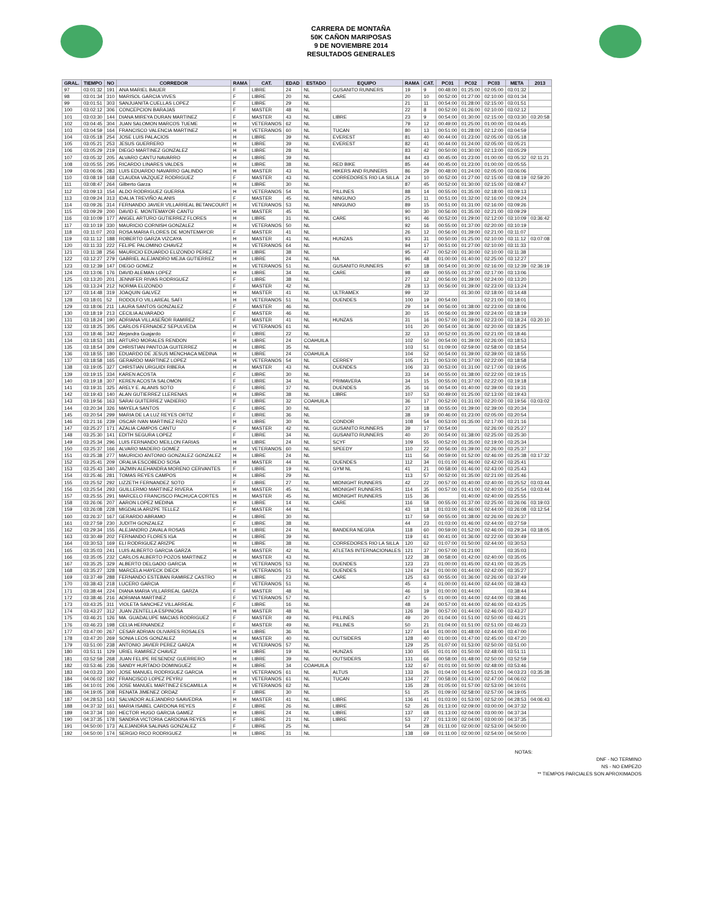CARRERA DE MONTAÑA
50K CAÑON MARIPOSAS
9 DE NOVIEMBRE 2014
RESULTADOS GENERALES
| GRAL. | TIEMPO | NO | CORREDOR | RAMA | CAT. | EDAD | ESTADO | EQUIPO | RAMA | CAT. | PC01 | PC02 | PC03 | META | 2013 |
| --- | --- | --- | --- | --- | --- | --- | --- | --- | --- | --- | --- | --- | --- | --- | --- |
| 97 | 03:01:32 | 191 | ANA MARIEL BAUER | F | LIBRE | 24 | NL | GUSANITO RUNNERS | 19 | 9 | 00:48:00 | 01:25:00 | 02:05:00 | 03:01:32 | |
| 98 | 03:01:34 | 310 | MARISOL GARCIA VIVES | F | LIBRE | 20 | NL | CARE | 20 | 10 | 00:52:00 | 01:27:00 | 02:10:00 | 03:01:34 | |
| 99 | 03:01:51 | 303 | SANJUANITA CUELLAS LOPEZ | F | LIBRE | 29 | NL | | 21 | 11 | 00:54:00 | 01:28:00 | 02:15:00 | 03:01:51 | |
| 100 | 03:02:12 | 306 | CONCEPCION BARAJAS | F | MASTER | 48 | NL | | 22 | 8 | 00:52:00 | 01:26:00 | 02:10:00 | 03:02:12 | |
| 101 | 03:03:30 | 144 | DIANA MIREYA DURAN MARTINEZ | F | MASTER | 43 | NL | LIBRE | 23 | 9 | 00:54:00 | 01:30:00 | 02:15:00 | 03:03:30 | 03:20:58 |
| 102 | 03:04:45 | 304 | JUAN SALOMON MARCOS TUEME | H | VETERANOS | 62 | NL | | 79 | 12 | 00:49:00 | 01:25:00 | 01:00:00 | 03:04:45 | |
| 103 | 03:04:59 | 164 | FRANCISCO VALENCIA MARTINEZ | H | VETERANOS | 60 | NL | TUCAN | 80 | 13 | 00:51:00 | 01:28:00 | 02:12:00 | 03:04:59 | |
| 104 | 03:05:18 | 254 | JOSE LUIS PALACIOS | H | LIBRE | 39 | NL | EVEREST | 81 | 40 | 00:44:00 | 01:23:00 | 02:05:00 | 03:05:18 | |
| 105 | 03:05:21 | 253 | JESUS GUERRERO | H | LIBRE | 39 | NL | EVEREST | 82 | 41 | 00:44:00 | 01:24:00 | 02:05:00 | 03:05:21 | |
| 106 | 03:05:29 | 219 | DIEGO MARTINEZ GONZALEZ | H | LIBRE | 28 | NL | | 83 | 42 | 00:50:00 | 01:30:00 | 02:13:00 | 03:05:29 | |
| 107 | 03:05:32 | 205 | ALVARO CANTU NAVARRO | H | LIBRE | 39 | NL | | 84 | 43 | 00:45:00 | 01:23:00 | 01:00:00 | 03:05:32 | 02:11:21 |
| 108 | 03:05:55 | 295 | RICARDO LINARES VALDES | H | LIBRE | 38 | NL | RED BIKE | 85 | 44 | 00:45:00 | 01:23:00 | 01:00:00 | 03:05:55 | |
| 109 | 03:06:06 | 283 | LUIS EDUARDO NAVARRO GALINDO | H | MASTER | 43 | NL | HIKERS AND RUNNERS | 86 | 29 | 00:48:00 | 01:24:00 | 02:05:00 | 03:06:06 | |
| 110 | 03:08:19 | 168 | CLAUDIA VAZQUEZ RODRIGUEZ | F | MASTER | 43 | NL | CORREDORES RIO LA SILLA | 24 | 10 | 00:52:00 | 01:27:00 | 02:15:00 | 03:08:19 | 02:59:20 |
| 111 | 03:08:47 | 264 | Gilberto Garza | H | LIBRE | 30 | NL | | 87 | 45 | 00:52:00 | 01:30:00 | 02:15:00 | 03:08:47 | |
| 112 | 03:09:13 | 154 | ALDO RODRIGUEZ GUERRA | H | VETERANOS | 54 | NL | PILLINES | 88 | 14 | 00:55:00 | 01:35:00 | 02:18:00 | 03:09:13 | |
| 113 | 03:09:24 | 313 | IDALIA TREVIÑO ALANIS | F | MASTER | 45 | NL | NINGUNO | 25 | 11 | 00:51:00 | 01:32:00 | 02:16:00 | 03:09:24 | |
| 114 | 03:09:26 | 314 | FERNANDO JAVIER VILLARREAL BETANCOURT | H | VETERANOS | 53 | NL | NINGUNO | 89 | 15 | 00:51:00 | 01:31:00 | 02:16:00 | 03:09:26 | |
| 115 | 03:09:29 | 200 | DAVID E. MONTEMAYOR CANTU | H | MASTER | 45 | NL | | 90 | 30 | 00:56:00 | 01:35:00 | 02:21:00 | 03:09:29 | |
| 116 | 03:10:09 | 177 | ANGEL ARTURO GUTIERREZ FLORES | H | LIBRE | 31 | NL | CARE | 91 | 46 | 00:52:00 | 01:29:00 | 02:12:00 | 03:10:09 | 03:36:42 |
| 117 | 03:10:19 | 330 | MAURICIO CORNISH GONZALEZ | H | VETERANOS | 50 | NL | | 92 | 16 | 00:55:00 | 01:37:00 | 02:20:00 | 03:10:19 | |
| 118 | 03:11:07 | 203 | ROSA MARIA FLORES DE MONTEMAYOR | F | MASTER | 41 | NL | | 26 | 12 | 00:56:00 | 01:39:00 | 02:21:00 | 03:11:07 | |
| 119 | 03:11:12 | 188 | ROBERTO GARZA VIZCAYA | H | MASTER | 41 | NL | HUNZAS | 93 | 31 | 00:50:00 | 01:25:00 | 02:10:00 | 03:11:12 | 03:07:08 |
| 120 | 03:11:33 | 222 | FELIPE PALOMINO CHAVEZ | H | VETERANOS | 64 | NL | | 94 | 17 | 00:51:00 | 01:27:00 | 02:10:00 | 03:11:33 | |
| 121 | 03:11:38 | 256 | MAURICIO EDUARDO ELIZONDO PEREZ | H | LIBRE | 38 | NL | | 95 | 47 | 00:52:00 | 01:30:00 | 02:10:00 | 03:11:38 | |
| 122 | 03:12:27 | 279 | GABRIEL ALEJANDRO MEJIA GUTIERREZ | H | LIBRE | 24 | NL | NA | 96 | 48 | 01:00:00 | 01:40:00 | 02:25:00 | 03:12:27 | |
| 123 | 03:12:39 | 147 | DIEGO GOMEZ | H | VETERANOS | 51 | NL | GUSANITO RUNNERS | 97 | 18 | 00:54:00 | 01:30:00 | 02:16:00 | 03:12:39 | 02:36:19 |
| 124 | 03:13:06 | 176 | DAVID ALEMAN LOPEZ | H | LIBRE | 34 | NL | CARE | 98 | 49 | 00:55:00 | 01:37:00 | 02:17:00 | 03:13:06 | |
| 125 | 03:13:20 | 201 | JENNIFER RIVAS RODRIGUEZ | F | LIBRE | 38 | NL | | 27 | 12 | 00:56:00 | 01:39:00 | 02:24:00 | 03:13:20 | |
| 126 | 03:13:24 | 212 | NORMA ELIZONDO | F | MASTER | 42 | NL | | 28 | 13 | 00:56:00 | 01:39:00 | 02:23:00 | 03:13:24 | |
| 127 | 03:14:48 | 319 | JOAQUIN GALVEZ | H | MASTER | 41 | NL | ULTRAMEX | 99 | 32 | | 01:30:00 | 02:18:00 | 03:14:48 | |
| 128 | 03:18:01 | 52 | RODOLFO VILLAREAL SAFI | H | VETERANOS | 51 | NL | DUENDES | 100 | 19 | 00:54:00 | | 02:21:00 | 03:18:01 | |
| 129 | 03:18:06 | 211 | LAURA SANTOS GONZALEZ | F | MASTER | 46 | NL | | 29 | 14 | 00:56:00 | 01:38:00 | 02:23:00 | 03:18:06 | |
| 130 | 03:18:19 | 213 | CECILIA ALVARADO | F | MASTER | 46 | NL | | 30 | 15 | 00:56:00 | 01:39:00 | 02:24:00 | 03:18:19 | |
| 131 | 03:18:24 | 190 | ADRIANA VILLASEÑOR RAMIREZ | F | MASTER | 41 | NL | HUNZAS | 31 | 16 | 00:57:00 | 01:39:00 | 02:23:00 | 03:18:24 | 03:20:10 |
| 132 | 03:18:25 | 305 | CARLOS FERNADEZ SEPULVEDA | H | VETERANOS | 61 | NL | | 101 | 20 | 00:54:00 | 01:36:00 | 02:20:00 | 03:18:25 | |
| 133 | 03:18:46 | 342 | Alejandra Guajardo | F | LIBRE | 22 | NL | | 32 | 13 | 00:52:00 | 01:35:00 | 02:21:00 | 03:18:46 | |
| 134 | 03:18:53 | 181 | ARTURO MORALES RENDON | H | LIBRE | 24 | COAHUILA | | 102 | 50 | 00:54:00 | 01:39:00 | 02:26:00 | 03:18:53 | |
| 135 | 03:18:54 | 309 | CHRISTIAN PANTOJA GUITERREZ | H | LIBRE | 35 | NL | | 103 | 51 | 01:09:00 | 02:59:00 | 02:58:00 | 03:18:54 | |
| 136 | 03:18:55 | 180 | EDUARDO DE JESUS MENCHACA MEDINA | H | LIBRE | 24 | COAHUILA | | 104 | 52 | 00:54:00 | 01:39:00 | 02:39:00 | 03:18:55 | |
| 137 | 03:18:58 | 165 | GERARDO MARTINEZ LOPEZ | H | VETERANOS | 54 | NL | CERREY | 105 | 21 | 00:53:00 | 01:37:00 | 02:22:00 | 03:18:58 | |
| 138 | 03:19:05 | 327 | CHRSTIAN URGUIDI RIBERA | H | MASTER | 43 | NL | DUENDES | 106 | 33 | 00:53:00 | 01:31:00 | 02:17:00 | 03:19:05 | |
| 139 | 03:19:15 | 334 | KAREN ACOSTA | F | LIBRE | 30 | NL | | 33 | 14 | 00:55:00 | 01:38:00 | 02:22:00 | 03:19:15 | |
| 140 | 03:19:18 | 307 | KEREN ACOSTA SALOMON | F | LIBRE | 34 | NL | PRIMAVERA | 34 | 15 | 00:55:00 | 01:37:00 | 02:22:00 | 03:19:18 | |
| 141 | 03:19:31 | 325 | ARELY E. ALANIS SOTO | F | LIBRE | 37 | NL | DUENDES | 35 | 16 | 00:54:00 | 01:40:00 | 02:39:00 | 03:19:31 | |
| 142 | 03:19:43 | 140 | ALAN GUTIERREZ LLERENAS | H | LIBRE | 38 | NL | LIBRE | 107 | 53 | 00:49:00 | 01:25:00 | 02:13:00 | 03:19:43 | |
| 143 | 03:19:56 | 163 | SARAI GUITERREZ VADIERIO | F | LIBRE | 32 | COAHUILA | | 36 | 17 | 00:52:00 | 01:31:00 | 02:20:00 | 03:19:56 | 03:03:02 |
| 144 | 03:20:34 | 326 | MAYELA SANTOS | F | LIBRE | 30 | NL | | 37 | 18 | 00:55:00 | 01:39:00 | 02:39:00 | 03:20:34 | |
| 145 | 03:20:54 | 299 | MARIA DE LA LUZ REYES ORTIZ | F | LIBRE | 36 | NL | | 38 | 19 | 00:46:00 | 01:23:00 | 02:05:00 | 03:20:54 | |
| 146 | 03:21:16 | 239 | OSCAR IVAN MARTINEZ RIZO | H | LIBRE | 30 | NL | CONDOR | 108 | 54 | 00:53:00 | 01:35:00 | 02:17:00 | 03:21:16 | |
| 147 | 03:25:27 | 171 | AZALIA CAMPOS CANTU | F | MASTER | 42 | NL | GUSANITO RUNNERS | 39 | 17 | 00:54:00 | | 02:26:00 | 03:25:27 | |
| 148 | 03:25:30 | 141 | EDITH SEGURA LOPEZ | F | LIBRE | 34 | NL | GUSANITO RUNNERS | 40 | 20 | 00:54:00 | 01:38:00 | 02:25:00 | 03:25:30 | |
| 149 | 03:25:34 | 296 | LUIS FERNANDO MEILLON FARIAS | H | LIBRE | 24 | NL | SCYF | 109 | 55 | 00:52:00 | 01:35:00 | 02:19:00 | 03:25:34 | |
| 150 | 03:25:37 | 166 | ALVARO MADERO GOMEZ | H | VETERANOS | 60 | NL | SPEEDY | 110 | 22 | 00:56:00 | 01:39:00 | 02:26:00 | 03:25:37 | |
| 151 | 03:25:38 | 277 | MAURICIO ANTONIO GONZALEZ GONZALEZ | H | LIBRE | 24 | NL | | 111 | 56 | 00:59:00 | 01:52:00 | 02:46:00 | 03:25:38 | 03:17:32 |
| 152 | 03:25:41 | 209 | ORALIA ESCOBEDO SOSA | H | MASTER | 44 | NL | DUENDES | 112 | 34 | 01:01:00 | 01:46:00 | 02:42:00 | 03:25:41 | |
| 153 | 03:25:43 | 340 | JAZMIN ALEHANDRA MORENO CERVANTES | F | LIBRE | 19 | NL | GYM NL | 41 | 21 | 00:58:00 | 01:46:00 | 02:43:00 | 03:25:43 | |
| 154 | 03:25:46 | 281 | TOMAS REYES CAMPOS | H | LIBRE | 29 | NL | | 113 | 57 | 00:52:00 | 01:35:00 | 02:21:00 | 03:25:46 | |
| 155 | 03:25:52 | 292 | LIZZETH FERNANDEZ SOTO | F | LIBRE | 27 | NL | MIDNIGHT RUNNERS | 42 | 22 | 00:57:00 | 01:40:00 | 02:40:00 | 03:25:52 | 03:03:44 |
| 156 | 03:25:54 | 293 | GUILLERMO MARTINEZ RIVERA | H | MASTER | 45 | NL | MIDNIGHT RUNNERS | 114 | 35 | 00:57:00 | 01:41:00 | 02:40:00 | 03:25:54 | 03:03:44 |
| 157 | 03:25:55 | 291 | MARCELO FRANCISCO PACHUCA CORTES | H | MASTER | 45 | NL | MIDNIGHT RUNNERS | 115 | 36 | | 01:40:00 | 02:40:00 | 03:25:55 | |
| 158 | 03:26:06 | 207 | AARON LOPEZ MEDINA | H | LIBRE | 14 | NL | CARE | 116 | 58 | 00:55:00 | 01:37:00 | 02:25:00 | 03:26:06 | 03:19:03 |
| 159 | 03:26:08 | 228 | MIGDALIA ARIZPE TELLEZ | F | MASTER | 44 | NL | | 43 | 18 | 01:03:00 | 01:46:00 | 02:44:00 | 03:26:08 | 03:12:54 |
| 160 | 03:26:37 | 167 | GERARDO ABRAMO | H | LIBRE | 30 | NL | | 117 | 59 | 00:55:00 | 01:38:00 | 02:26:00 | 03:26:37 | |
| 161 | 03:27:59 | 230 | JUDITH GONZALEZ | F | LIBRE | 38 | NL | | 44 | 23 | 01:03:00 | 01:46:00 | 02:44:00 | 03:27:59 | |
| 162 | 03:29:34 | 155 | ALEJANDRO ZAVALA ROSAS | H | LIBRE | 24 | NL | BANDERA NEGRA | 118 | 60 | 00:59:00 | 01:52:00 | 02:46:00 | 03:29:34 | 03:18:05 |
| 163 | 03:30:49 | 202 | FERNANDO FLORES IGA | H | LIBRE | 39 | NL | | 119 | 61 | 00:41:00 | 01:36:00 | 02:22:00 | 03:30:49 | |
| 164 | 03:30:53 | 169 | ELI RODRIGUEZ ARIZPE | H | LIBRE | 38 | NL | CORREDORES RIO LA SILLA | 120 | 62 | 01:07:00 | 01:50:00 | 02:44:00 | 03:30:53 | |
| 165 | 03:35:03 | 241 | LUIS ALBERTO GARCIA GARZA | H | MASTER | 42 | NL | ATLETAS INTERNACIONALES | 121 | 37 | 00:57:00 | 01:21:00 | | 03:35:03 | |
| 166 | 03:35:05 | 232 | CARLOS ALBERTO POZOS MARTINEZ | H | MASTER | 43 | NL | | 122 | 38 | 00:58:00 | 01:42:00 | 02:40:00 | 03:35:05 | |
| 167 | 03:35:25 | 329 | ALBERTO DELGADO GARCIA | H | VETERANOS | 53 | NL | DUENDES | 123 | 23 | 01:00:00 | 01:45:00 | 02:41:00 | 03:35:25 | |
| 168 | 03:35:27 | 328 | MARCELA HAYECK DIECK | H | VETERANOS | 51 | NL | DUENDES | 124 | 24 | 01:00:00 | 01:44:00 | 02:42:00 | 03:35:27 | |
| 169 | 03:37:49 | 288 | FERNANDO ESTEBAN RAMIREZ CASTRO | H | LIBRE | 23 | NL | CARE | 125 | 63 | 00:55:00 | 01:36:00 | 02:26:00 | 03:37:49 | |
| 170 | 03:38:43 | 218 | LUCERO GARCIA | F | VETERANOS | 51 | NL | | 45 | 4 | 01:00:00 | 01:44:00 | 02:44:00 | 03:38:43 | |
| 171 | 03:38:44 | 224 | DIANA MARIA VILLARREAL GARZA | F | MASTER | 48 | NL | | 46 | 19 | 01:00:00 | 01:44:00 | | 03:38:44 | |
| 172 | 03:38:46 | 216 | ADRIANA MARTINEZ | F | VETERANOS | 57 | NL | | 47 | 5 | 01:00:00 | 01:44:00 | 02:44:00 | 03:38:46 | |
| 173 | 03:43:25 | 311 | VIOLETA SANCHEZ VILLARREAL | F | LIBRE | 16 | NL | | 48 | 24 | 00:57:00 | 01:44:00 | 02:46:00 | 03:43:25 | |
| 174 | 03:43:27 | 312 | JUAN ZENTELLA ESPINOSA | H | MASTER | 48 | NL | | 126 | 39 | 00:57:00 | 01:44:00 | 02:46:00 | 03:43:27 | |
| 175 | 03:46:21 | 126 | MA. GUADALUPE MACIAS RODRIGUEZ | F | MASTER | 49 | NL | PILLINES | 49 | 20 | 01:04:00 | 01:51:00 | 02:50:00 | 03:46:21 | |
| 176 | 03:46:23 | 198 | CELIA HERNANDEZ | F | MASTER | 49 | NL | PILLINES | 50 | 21 | 01:04:00 | 01:51:00 | 02:51:00 | 03:46:23 | |
| 177 | 03:47:00 | 267 | CESAR ADRIAN OLIVARES ROSALES | H | LIBRE | 36 | NL | | 127 | 64 | 01:00:00 | 01:48:00 | 02:44:00 | 03:47:00 | |
| 178 | 03:47:20 | 269 | SONIA LEOS GONZALEZ | H | MASTER | 40 | NL | OUTSIDERS | 128 | 40 | 01:00:00 | 01:47:00 | 02:45:00 | 03:47:20 | |
| 179 | 03:51:00 | 238 | ANTONIO JAVIER PEREZ GARZA | H | VETERANOS | 57 | NL | | 129 | 25 | 01:07:00 | 01:53:00 | 02:50:00 | 03:51:00 | |
| 180 | 03:51:11 | 129 | URIEL RAMIREZ CHAVEZ | H | LIBRE | 19 | NL | HUNZAS | 130 | 65 | 01:01:00 | 01:50:00 | 02:48:00 | 03:51:11 | |
| 181 | 03:52:59 | 268 | JUAN FELIPE RESENDIZ GUERRERO | H | LIBRE | 39 | NL | OUTSIDERS | 131 | 66 | 00:58:00 | 01:48:00 | 02:50:00 | 03:52:59 | |
| 182 | 03:53:46 | 236 | SANDY HURTADO DOMINGUEZ | H | LIBRE | 34 | COAHUILA | | 132 | 67 | 01:01:00 | 01:50:00 | 02:48:00 | 03:53:46 | |
| 183 | 04:03:23 | 300 | JOSE MANUEL RODRIGUEZ GARCIA | H | VETERANOS | 61 | NL | ALTUS | 133 | 26 | 01:04:00 | 01:54:00 | 02:51:00 | 04:03:23 | 03:35:38 |
| 184 | 04:06:02 | 192 | FRANCISCO LOPEZ PEYRU | H | VETERANOS | 61 | NL | TUCAN | 134 | 27 | 00:58:00 | 01:43:00 | 02:47:00 | 04:06:02 | |
| 185 | 04:10:01 | 206 | JOSE MANUEL MARTINEZ ESCAMILLA | H | VETERANOS | 62 | NL | | 135 | 28 | 01:05:00 | 01:57:00 | 02:53:00 | 04:10:01 | |
| 186 | 04:19:05 | 308 | RENATA JIMENEZ ORDAZ | F | LIBRE | 30 | NL | | 51 | 25 | 01:09:00 | 02:58:00 | 02:57:00 | 04:19:05 | |
| 187 | 04:28:53 | 143 | SALVADOR ALEJANDRO SAAVEDRA | H | MASTER | 41 | NL | LIBRE | 136 | 41 | 01:03:00 | 01:53:00 | 02:52:00 | 04:28:53 | 04:06:43 |
| 188 | 04:37:32 | 161 | MARIA ISABEL CARDONA REYES | F | LIBRE | 26 | NL | LIBRE | 52 | 26 | 01:13:00 | 02:09:00 | 03:00:00 | 04:37:32 | |
| 189 | 04:37:34 | 160 | HECTOR HUGO GARCIA GAMEZ | H | LIBRE | 24 | NL | LIBRE | 137 | 68 | 01:13:00 | 02:04:00 | 03:00:00 | 04:37:34 | |
| 190 | 04:37:35 | 178 | SANDRA VICTORIA CARDONA REYES | F | LIBRE | 21 | NL | LIBRE | 53 | 27 | 01:13:00 | 02:04:00 | 03:00:00 | 04:37:35 | |
| 191 | 04:50:00 | 173 | ALEJANDRA SALINAS GONZALEZ | F | LIBRE | 25 | NL | | 54 | 28 | 01:11:00 | 02:00:00 | 02:53:00 | 04:50:00 | |
| 192 | 04:50:00 | 174 | SERGIO RICO RODRIGUEZ | H | LIBRE | 31 | NL | | 138 | 69 | 01:11:00 | 02:00:00 | 02:54:00 | 04:50:00 | |
NOTAS:
DNF - NO TERMINO
NS - NO EMPEZO
** TIEMPOS PARCIALES SON APROXIMADOS